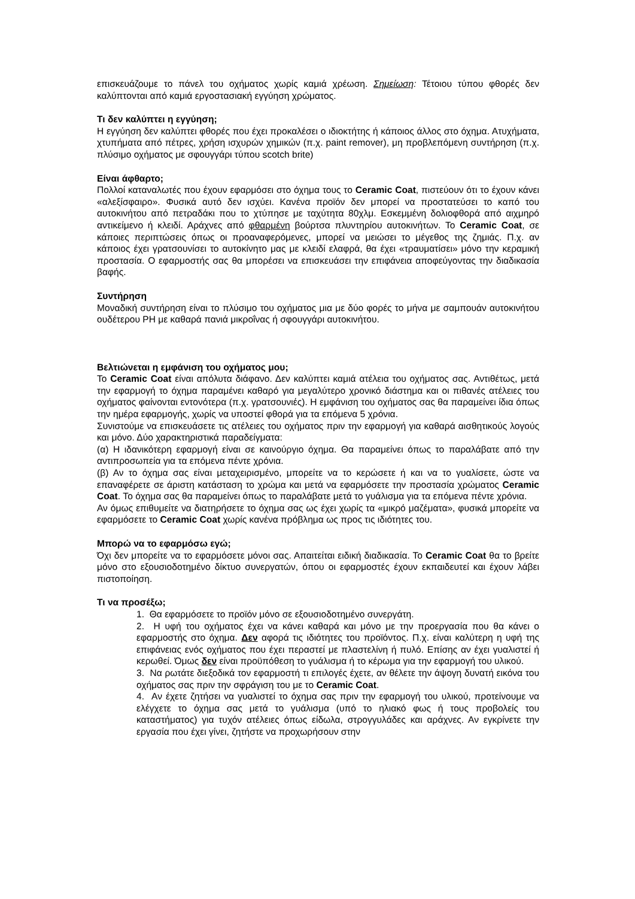επισκευάζουμε το πάνελ του οχήματος χωρίς καμιά χρέωση. Σημείωση: Τέτοιου τύπου φθορές δεν καλύπτονται από καμιά εργοστασιακή εγγύηση χρώματος.
Τι δεν καλύπτει η εγγύηση;
Η εγγύηση δεν καλύπτει φθορές που έχει προκαλέσει ο ιδιοκτήτης ή κάποιος άλλος στο όχημα. Ατυχήματα, χτυπήματα από πέτρες, χρήση ισχυρών χημικών (π.χ. paint remover), μη προβλεπόμενη συντήρηση (π.χ. πλύσιμο οχήματος με σφουγγάρι τύπου scotch brite)
Είναι άφθαρτο;
Πολλοί καταναλωτές που έχουν εφαρμόσει στο όχημα τους το Ceramic Coat, πιστεύουν ότι το έχουν κάνει «αλεξίσφαιρο». Φυσικά αυτό δεν ισχύει. Κανένα προϊόν δεν μπορεί να προστατεύσει το καπό του αυτοκινήτου από πετραδάκι που το χτύπησε με ταχύτητα 80χλμ. Εσκεμμένη δολιοφθορά από αιχμηρό αντικείμενο ή κλειδί. Αράχνες από φθαρμένη βούρτσα πλυντηρίου αυτοκινήτων. Το Ceramic Coat, σε κάποιες περιπτώσεις όπως οι προαναφερόμενες, μπορεί να μειώσει το μέγεθος της ζημιάς. Π.χ. αν κάποιος έχει γρατσουνίσει το αυτοκίνητο μας με κλειδί ελαφρά, θα έχει «τραυματίσει» μόνο την κεραμική προστασία. Ο εφαρμοστής σας θα μπορέσει να επισκευάσει την επιφάνεια αποφεύγοντας την διαδικασία βαφής.
Συντήρηση
Μοναδική συντήρηση είναι το πλύσιμο του οχήματος μια με δύο φορές το μήνα με σαμπουάν αυτοκινήτου ουδέτερου PH με καθαρά πανιά μικροΐνας ή σφουγγάρι αυτοκινήτου.
Βελτιώνεται η εμφάνιση του οχήματος μου;
Το Ceramic Coat είναι απόλυτα διάφανο. Δεν καλύπτει καμιά ατέλεια του οχήματος σας. Αντιθέτως, μετά την εφαρμογή το όχημα παραμένει καθαρό για μεγαλύτερο χρονικό διάστημα και οι πιθανές ατέλειες του οχήματος φαίνονται εντονότερα (π.χ. γρατσουνιές). Η εμφάνιση του οχήματος σας θα παραμείνει ίδια όπως την ημέρα εφαρμογής, χωρίς να υποστεί φθορά για τα επόμενα 5 χρόνια.
Συνιστούμε να επισκευάσετε τις ατέλειες του οχήματος πριν την εφαρμογή για καθαρά αισθητικούς λογούς και μόνο. Δύο χαρακτηριστικά παραδείγματα:
(α) Η ιδανικότερη εφαρμογή είναι σε καινούργιο όχημα. Θα παραμείνει όπως το παραλάβατε από την αντιπροσωπεία για τα επόμενα πέντε χρόνια.
(β) Αν το όχημα σας είναι μεταχειρισμένο, μπορείτε να το κερώσετε ή και να το γυαλίσετε, ώστε να επαναφέρετε σε άριστη κατάσταση το χρώμα και μετά να εφαρμόσετε την προστασία χρώματος Ceramic Coat. Το όχημα σας θα παραμείνει όπως το παραλάβατε μετά το γυάλισμα για τα επόμενα πέντε χρόνια.
Αν όμως επιθυμείτε να διατηρήσετε το όχημα σας ως έχει χωρίς τα «μικρό μαζέματα», φυσικά μπορείτε να εφαρμόσετε το Ceramic Coat χωρίς κανένα πρόβλημα ως προς τις ιδιότητες του.
Μπορώ να το εφαρμόσω εγώ;
Όχι δεν μπορείτε να το εφαρμόσετε μόνοι σας. Απαιτείται ειδική διαδικασία. Το Ceramic Coat θα το βρείτε μόνο στο εξουσιοδοτημένο δίκτυο συνεργατών, όπου οι εφαρμοστές έχουν εκπαιδευτεί και έχουν λάβει πιστοποίηση.
Τι να προσέξω;
1. Θα εφαρμόσετε το προϊόν μόνο σε εξουσιοδοτημένο συνεργάτη.
2. Η υφή του οχήματος έχει να κάνει καθαρά και μόνο με την προεργασία που θα κάνει ο εφαρμοστής στο όχημα. Δεν αφορά τις ιδιότητες του προϊόντος. Π.χ. είναι καλύτερη η υφή της επιφάνειας ενός οχήματος που έχει περαστεί με πλαστελίνη ή πυλό. Επίσης αν έχει γυαλιστεί ή κερωθεί. Όμως δεν είναι προϋπόθεση το γυάλισμα ή το κέρωμα για την εφαρμογή του υλικού.
3. Να ρωτάτε διεξοδικά τον εφαρμοστή τι επιλογές έχετε, αν θέλετε την άψογη δυνατή εικόνα του οχήματος σας πριν την σφράγιση του με το Ceramic Coat.
4. Αν έχετε ζητήσει να γυαλιστεί το όχημα σας πριν την εφαρμογή του υλικού, προτείνουμε να ελέγχετε το όχημα σας μετά το γυάλισμα (υπό το ηλιακό φως ή τους προβολείς του καταστήματος) για τυχόν ατέλειες όπως είδωλα, στρογγυλάδες και αράχνες. Αν εγκρίνετε την εργασία που έχει γίνει, ζητήστε να προχωρήσουν στην